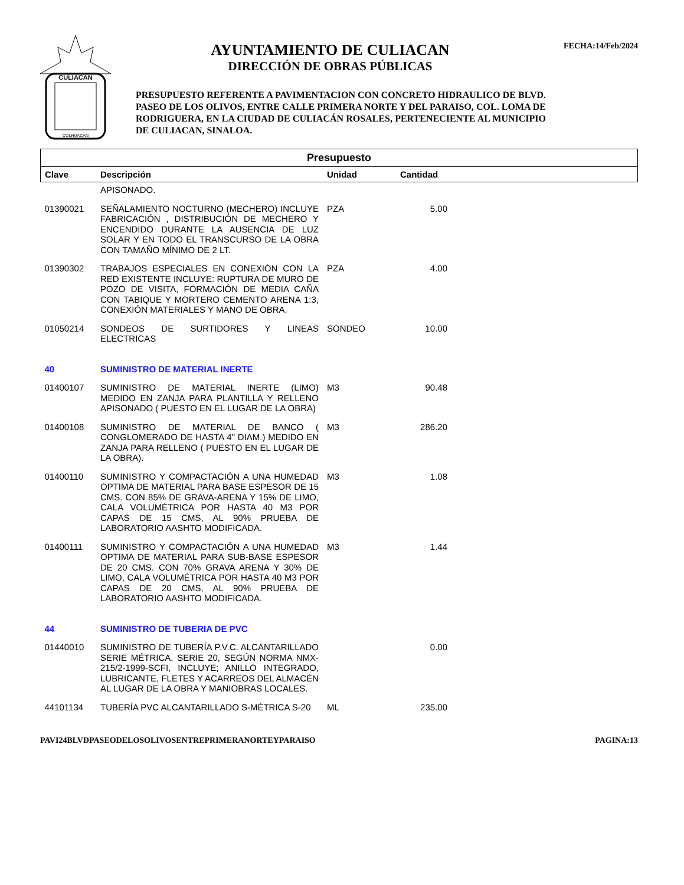CULIACAN
COLHUACAN
AYUNTAMIENTO DE CULIACAN
DIRECCIÓN DE OBRAS PÚBLICAS
PRESUPUESTO REFERENTE A PAVIMENTACION CON CONCRETO HIDRAULICO DE BLVD. PASEO DE LOS OLIVOS, ENTRE CALLE PRIMERA NORTE Y DEL PARAISO, COL. LOMA DE RODRIGUERA, EN LA CIUDAD DE CULIACÁN ROSALES, PERTENECIENTE AL MUNICIPIO DE CULIACAN, SINALOA.
FECHA:14/Feb/2024
| Presupuesto | | | | |
| --- | --- | --- | --- | --- |
| Clave | Descripción | Unidad | Cantidad | |
| | APISONADO. | | | |
| 01390021 | SEÑALAMIENTO NOCTURNO (MECHERO) INCLUYE FABRICACIÓN , DISTRIBUCIÓN DE MECHERO Y ENCENDIDO DURANTE LA AUSENCIA DE LUZ SOLAR Y EN TODO EL TRANSCURSO DE LA OBRA CON TAMAÑO MÍNIMO DE 2 LT. | PZA | 5.00 | |
| 01390302 | TRABAJOS ESPECIALES EN CONEXIÓN CON LA RED EXISTENTE INCLUYE: RUPTURA DE MURO DE POZO DE VISITA, FORMACIÓN DE MEDIA CAÑA CON TABIQUE Y MORTERO CEMENTO ARENA 1:3, CONEXIÓN MATERIALES Y MANO DE OBRA. | PZA | 4.00 | |
| 01050214 | SONDEOS DE SURTIDORES Y LINEAS ELECTRICAS | SONDEO | 10.00 | |
| 40 | SUMINISTRO DE MATERIAL INERTE | | | |
| 01400107 | SUMINISTRO DE MATERIAL INERTE (LIMO) MEDIDO EN ZANJA PARA PLANTILLA Y RELLENO APISONADO ( PUESTO EN EL LUGAR DE LA OBRA) | M3 | 90.48 | |
| 01400108 | SUMINISTRO DE MATERIAL DE BANCO ( CONGLOMERADO DE HASTA 4" DIAM.) MEDIDO EN ZANJA PARA RELLENO ( PUESTO EN EL LUGAR DE LA OBRA). | M3 | 286.20 | |
| 01400110 | SUMINISTRO Y COMPACTACIÓN A UNA HUMEDAD OPTIMA DE MATERIAL PARA BASE ESPESOR DE 15 CMS. CON 85% DE GRAVA-ARENA Y 15% DE LIMO, CALA VOLUMÉTRICA POR HASTA 40 M3 POR CAPAS DE 15 CMS, AL 90% PRUEBA DE LABORATORIO AASHTO MODIFICADA. | M3 | 1.08 | |
| 01400111 | SUMINISTRO Y COMPACTACIÓN A UNA HUMEDAD OPTIMA DE MATERIAL PARA SUB-BASE ESPESOR DE 20 CMS. CON 70% GRAVA ARENA Y 30% DE LIMO, CALA VOLUMÉTRICA POR HASTA 40 M3 POR CAPAS DE 20 CMS, AL 90% PRUEBA DE LABORATORIO AASHTO MODIFICADA. | M3 | 1.44 | |
| 44 | SUMINISTRO DE TUBERIA DE PVC | | | |
| 01440010 | SUMINISTRO DE TUBERÍA P.V.C. ALCANTARILLADO SERIE MÉTRICA, SERIE 20, SEGÚN NORMA NMX-215/2-1999-SCFI, INCLUYE; ANILLO INTEGRADO, LUBRICANTE, FLETES Y ACARREOS DEL ALMACÉN AL LUGAR DE LA OBRA Y MANIOBRAS LOCALES. | | 0.00 | |
| 44101134 | TUBERÍA PVC ALCANTARILLADO S-MÉTRICA S-20 | ML | 235.00 | |
PAVI24BLVDPASEODELOSOLIVOSENTREPRIMERANORTEYPARAISO PAGINA:13